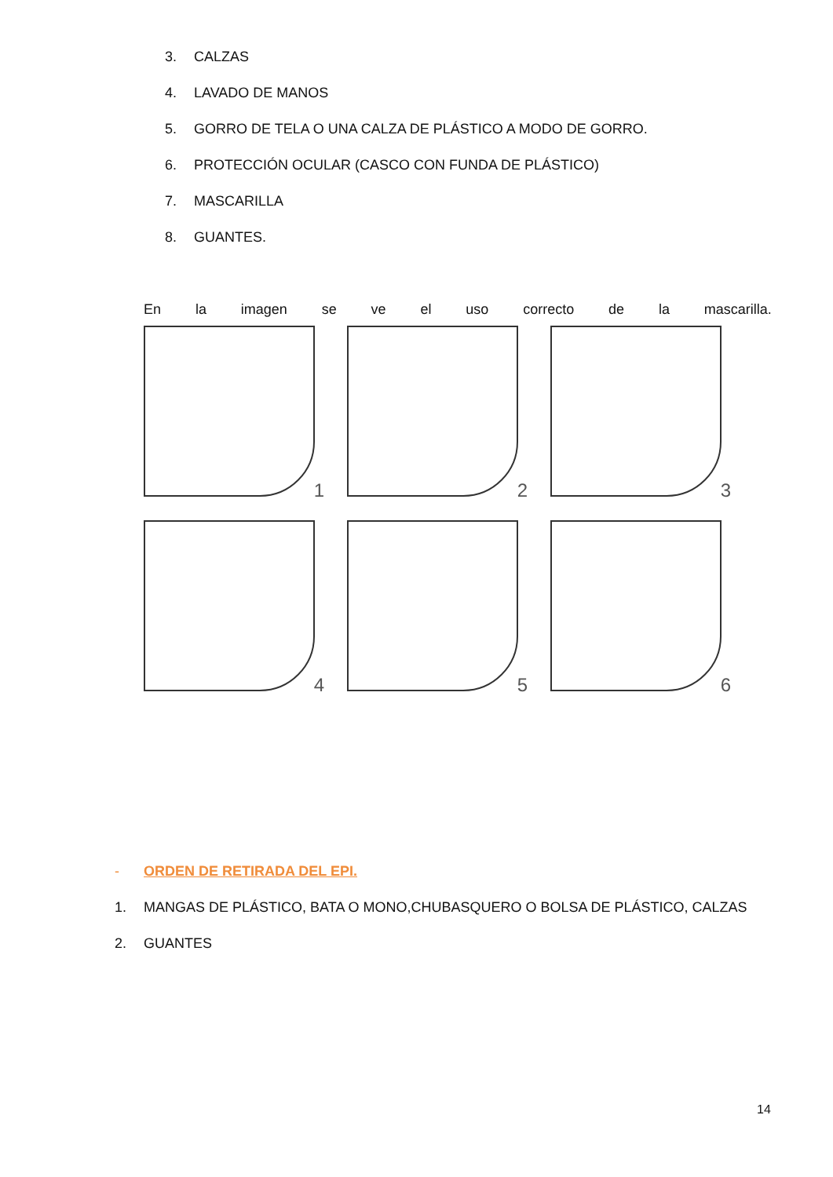3. CALZAS
4. LAVADO DE MANOS
5. GORRO DE TELA O UNA CALZA DE PLÁSTICO A MODO DE GORRO.
6. PROTECCIÓN OCULAR (CASCO CON FUNDA DE PLÁSTICO)
7. MASCARILLA
8. GUANTES.
En la imagen se ve el uso correcto de la mascarilla.
1
2
3
4
5
6
- ORDEN DE RETIRADA DEL EPI.
1. MANGAS DE PLÁSTICO, BATA O MONO,CHUBASQUERO O BOLSA DE PLÁSTICO, CALZAS
2. GUANTES
14